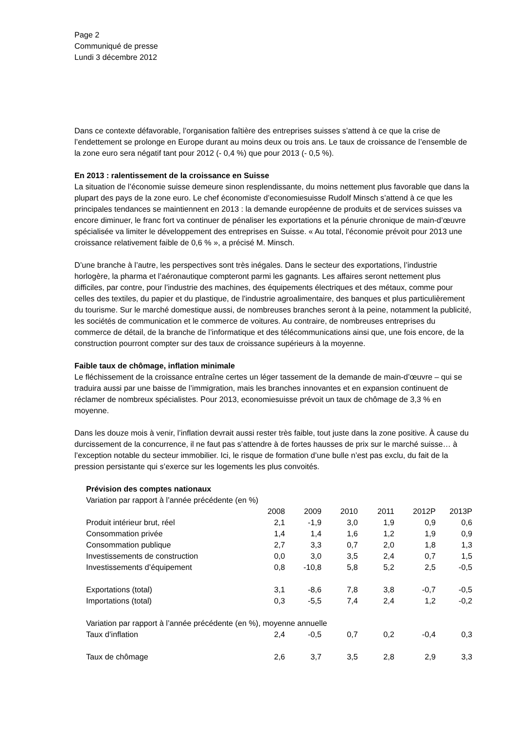Page 2
Communiqué de presse
Lundi 3 décembre 2012
Dans ce contexte défavorable, l’organisation faîtière des entreprises suisses s’attend à ce que la crise de l’endettement se prolonge en Europe durant au moins deux ou trois ans. Le taux de croissance de l’ensemble de la zone euro sera négatif tant pour 2012 (- 0,4 %) que pour 2013 (- 0,5 %).
En 2013 : ralentissement de la croissance en Suisse
La situation de l’économie suisse demeure sinon resplendissante, du moins nettement plus favorable que dans la plupart des pays de la zone euro. Le chef économiste d’economiesuisse Rudolf Minsch s’attend à ce que les principales tendances se maintiennent en 2013 : la demande européenne de produits et de services suisses va encore diminuer, le franc fort va continuer de pénaliser les exportations et la pénurie chronique de main-d’œuvre spécialisée va limiter le développement des entreprises en Suisse. « Au total, l’économie prévoit pour 2013 une croissance relativement faible de 0,6 % », a précisé M. Minsch.
D’une branche à l’autre, les perspectives sont très inégales. Dans le secteur des exportations, l’industrie horlogère, la pharma et l’aéronautique compteront parmi les gagnants. Les affaires seront nettement plus difficiles, par contre, pour l’industrie des machines, des équipements électriques et des métaux, comme pour celles des textiles, du papier et du plastique, de l’industrie agroalimentaire, des banques et plus particulièrement du tourisme. Sur le marché domestique aussi, de nombreuses branches seront à la peine, notamment la publicité, les sociétés de communication et le commerce de voitures. Au contraire, de nombreuses entreprises du commerce de détail, de la branche de l’informatique et des télécommunications ainsi que, une fois encore, de la construction pourront compter sur des taux de croissance supérieurs à la moyenne.
Faible taux de chômage, inflation minimale
Le fléchissement de la croissance entraîne certes un léger tassement de la demande de main-d’œuvre – qui se traduira aussi par une baisse de l’immigration, mais les branches innovantes et en expansion continuent de réclamer de nombreux spécialistes. Pour 2013, economiesuisse prévoit un taux de chômage de 3,3 % en moyenne.
Dans les douze mois à venir, l’inflation devrait aussi rester très faible, tout juste dans la zone positive. À cause du durcissement de la concurrence, il ne faut pas s’attendre à de fortes hausses de prix sur le marché suisse… à l’exception notable du secteur immobilier. Ici, le risque de formation d’une bulle n’est pas exclu, du fait de la pression persistante qui s’exerce sur les logements les plus convoités.
| Prévision des comptes nationaux | | | | | | |
| Variation par rapport à l’année précédente (en %) | | | | | | |
| | 2008 | 2009 | 2010 | 2011 | 2012P | 2013P |
| Produit intérieur brut, réel | 2,1 | -1,9 | 3,0 | 1,9 | 0,9 | 0,6 |
| Consommation privée | 1,4 | 1,4 | 1,6 | 1,2 | 1,9 | 0,9 |
| Consommation publique | 2,7 | 3,3 | 0,7 | 2,0 | 1,8 | 1,3 |
| Investissements de construction | 0,0 | 3,0 | 3,5 | 2,4 | 0,7 | 1,5 |
| Investissements d’équipement | 0,8 | -10,8 | 5,8 | 5,2 | 2,5 | -0,5 |
| Exportations (total) | 3,1 | -8,6 | 7,8 | 3,8 | -0,7 | -0,5 |
| Importations (total) | 0,3 | -5,5 | 7,4 | 2,4 | 1,2 | -0,2 |
| Variation par rapport à l’année précédente (en %), moyenne annuelle | | | | | | |
| Taux d’inflation | 2,4 | -0,5 | 0,7 | 0,2 | -0,4 | 0,3 |
| Taux de chômage | 2,6 | 3,7 | 3,5 | 2,8 | 2,9 | 3,3 |